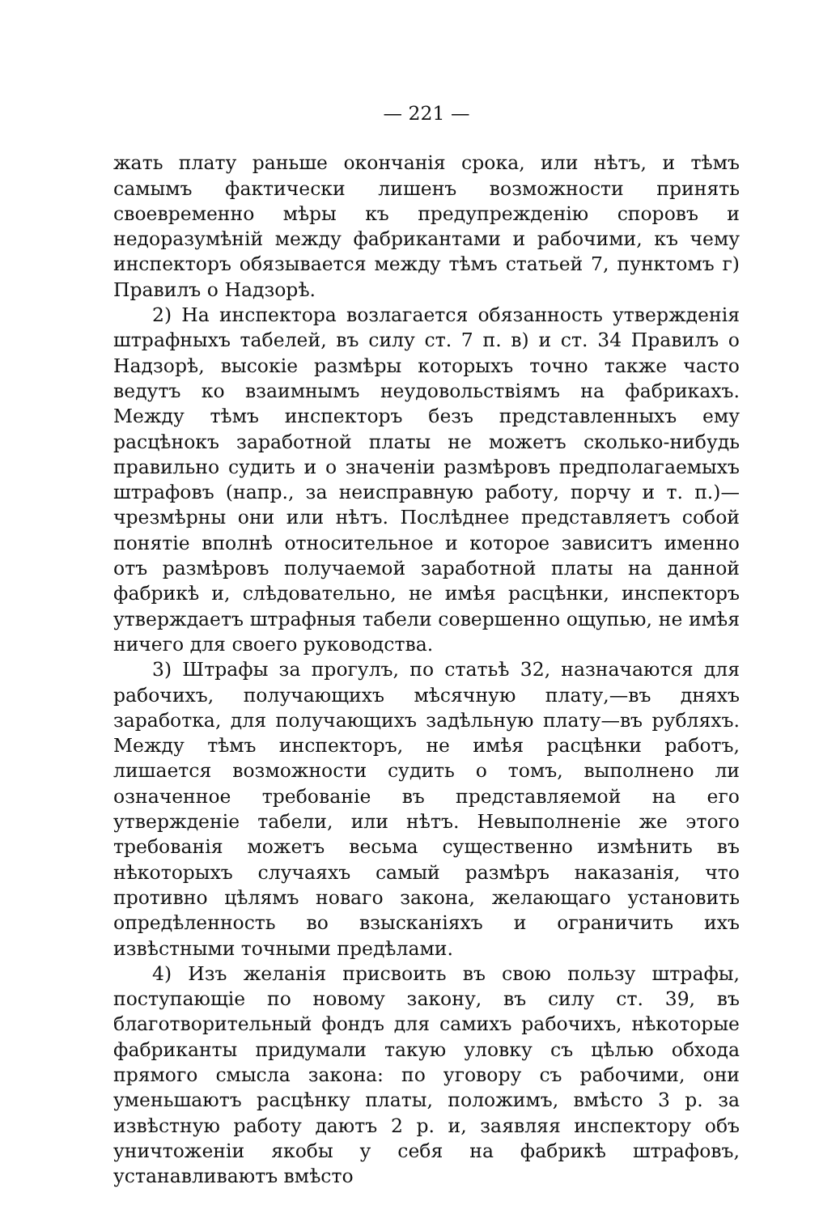— 221 —
жать плату раньше окончанія срока, или нѣтъ, и тѣмъ самымъ фактически лишенъ возможности принять своевременно мѣры къ предупрежденію споровъ и недоразумѣній между фабрикантами и рабочими, къ чему инспекторъ обязывается между тѣмъ статьей 7, пунктомъ г) Правилъ о Надзорѣ.
2) На инспектора возлагается обязанность утвержденія штрафныхъ табелей, въ силу ст. 7 п. в) и ст. 34 Правилъ о Надзорѣ, высокіе размѣры которыхъ точно также часто ведутъ ко взаимнымъ неудовольствіямъ на фабрикахъ. Между тѣмъ инспекторъ безъ представленныхъ ему расцѣнокъ заработной платы не можетъ сколько-нибудь правильно судить и о значеніи размѣровъ предполагаемыхъ штрафовъ (напр., за неисправную работу, порчу и т. п.)—чрезмѣрны они или нѣтъ. Послѣднее представляетъ собой понятіе вполнѣ относительное и которое зависитъ именно отъ размѣровъ получаемой заработной платы на данной фабрикѣ и, слѣдовательно, не имѣя расцѣнки, инспекторъ утверждаетъ штрафныя табели совершенно ощупью, не имѣя ничего для своего руководства.
3) Штрафы за прогулъ, по статьѣ 32, назначаются для рабочихъ, получающихъ мѣсячную плату,—въ дняхъ заработка, для получающихъ задѣльную плату—въ рубляхъ. Между тѣмъ инспекторъ, не имѣя расцѣнки работъ, лишается возможности судить о томъ, выполнено ли означенное требованіе въ представляемой на его утвержденіе табели, или нѣтъ. Невыполненіе же этого требованія можетъ весьма существенно измѣнить въ нѣкоторыхъ случаяхъ самый размѣръ наказанія, что противно цѣлямъ новаго закона, желающаго установить опредѣленность во взысканіяхъ и ограничить ихъ извѣстными точными предѣлами.
4) Изъ желанія присвоить въ свою пользу штрафы, поступающіе по новому закону, въ силу ст. 39, въ благотворительный фондъ для самихъ рабочихъ, нѣкоторые фабриканты придумали такую уловку съ цѣлью обхода прямого смысла закона: по уговору съ рабочими, они уменьшаютъ расцѣнку платы, положимъ, вмѣсто 3 р. за извѣстную работу даютъ 2 р. и, заявляя инспектору объ уничтоженіи якобы у себя на фабрикѣ штрафовъ, устанавливаютъ вмѣсто